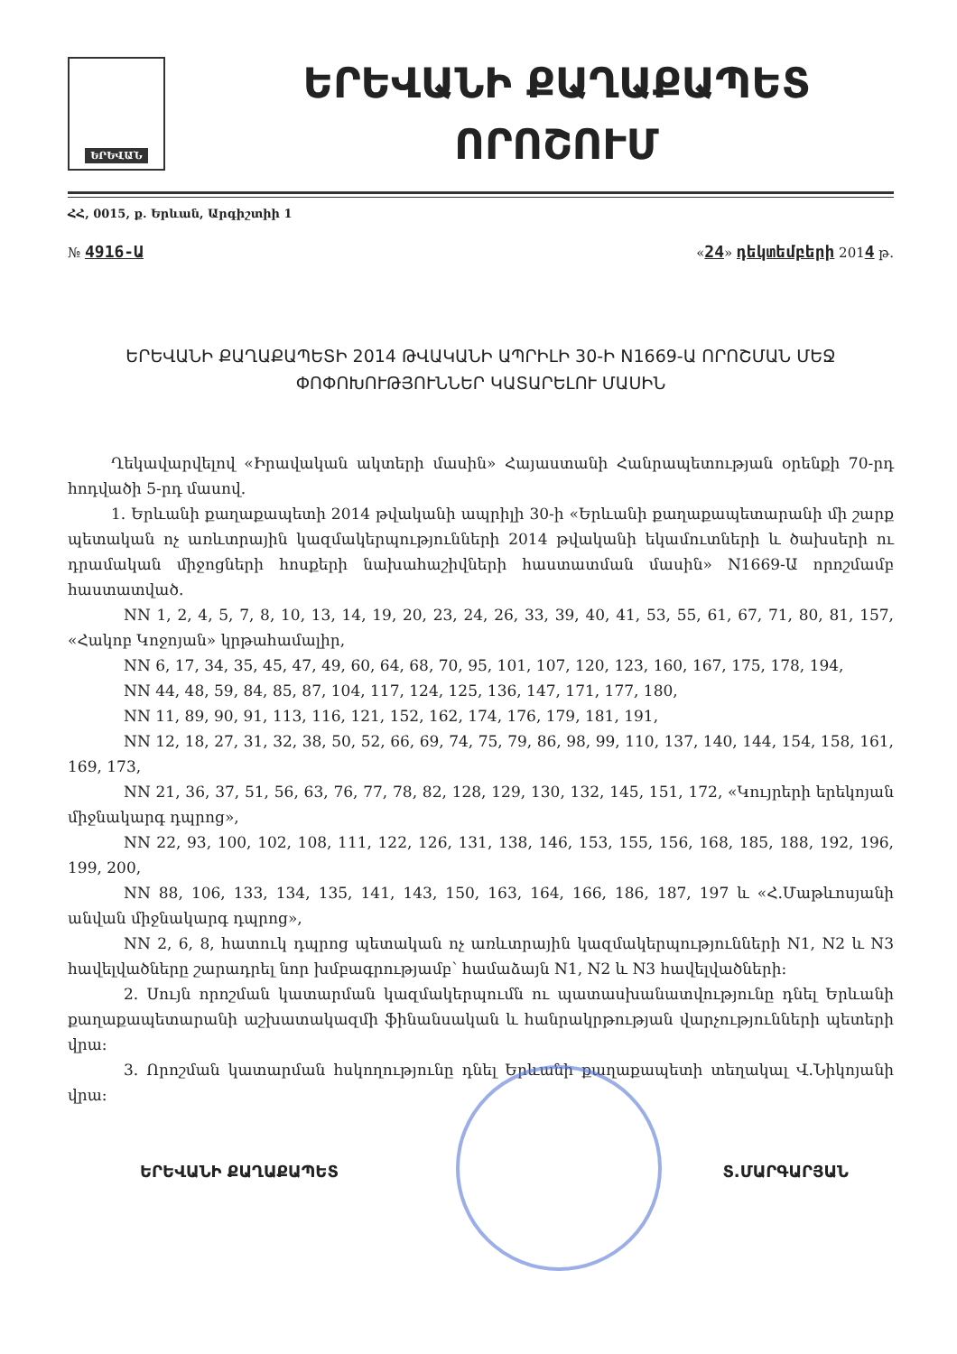ԵՐԵՎԱՆ
ԵՐԵՎԱՆԻ ՔԱՂԱՔԱՊԵՏ
ՈՐՈՇՈՒՄ
ՀՀ, 0015, ք. Երևան, Արգիշտիի 1
№ 4916-Ա
«24» դեկտեմբերի 2014 թ.
ԵՐԵՎԱՆԻ ՔԱՂԱՔԱՊԵՏԻ 2014 ԹՎԱԿԱՆԻ ԱՊՐԻԼԻ 30-Ի N1669-Ա ՈՐՈՇՄԱՆ ՄԵՋ ՓՈՓՈԽՈՒԹՅՈՒՆՆԵՐ ԿԱՏԱՐԵԼՈՒ ՄԱՍԻՆ
Ղեկավարվելով «Իրավական ակտերի մասին» Հայաստանի Հանրապետության օրենքի 70-րդ հոդվածի 5-րդ մասով.
1. Երևանի քաղաքապետի 2014 թվականի ապրիլի 30-ի «Երևանի քաղաքապետարանի մի շարք պետական ոչ առևտրային կազմակերպությունների 2014 թվականի եկամուտների և ծախսերի ու դրամական միջոցների հոսքերի նախահաշիվների հաստատման մասին» N1669-Ա որոշմամբ հաստատված.
NN 1, 2, 4, 5, 7, 8, 10, 13, 14, 19, 20, 23, 24, 26, 33, 39, 40, 41, 53, 55, 61, 67, 71, 80, 81, 157, «Հակոբ Կոջոյան» կրթահամալիր,
NN 6, 17, 34, 35, 45, 47, 49, 60, 64, 68, 70, 95, 101, 107, 120, 123, 160, 167, 175, 178, 194,
NN 44, 48, 59, 84, 85, 87, 104, 117, 124, 125, 136, 147, 171, 177, 180,
NN 11, 89, 90, 91, 113, 116, 121, 152, 162, 174, 176, 179, 181, 191,
NN 12, 18, 27, 31, 32, 38, 50, 52, 66, 69, 74, 75, 79, 86, 98, 99, 110, 137, 140, 144, 154, 158, 161, 169, 173,
NN 21, 36, 37, 51, 56, 63, 76, 77, 78, 82, 128, 129, 130, 132, 145, 151, 172, «Կույրերի երեկոյան միջնակարգ դպրոց»,
NN 22, 93, 100, 102, 108, 111, 122, 126, 131, 138, 146, 153, 155, 156, 168, 185, 188, 192, 196, 199, 200,
NN 88, 106, 133, 134, 135, 141, 143, 150, 163, 164, 166, 186, 187, 197 և «Հ.Մաթևոսյանի անվան միջնակարգ դպրոց»,
NN 2, 6, 8, հատուկ դպրոց պետական ոչ առևտրային կազմակերպությունների N1, N2 և N3 հավելվածները շարադրել նոր խմբագրությամբ՝ համաձայն N1, N2 և N3 հավելվածների:
2. Սույն որոշման կատարման կազմակերպումն ու պատասխանատվությունը դնել Երևանի քաղաքապետարանի աշխատակազմի ֆինանսական և հանրակրթության վարչությունների պետերի վրա:
3. Որոշման կատարման հսկողությունը դնել Երևանի քաղաքապետի տեղակալ Վ.Նիկոյանի վրա:
ԵՐԵՎԱՆԻ ՔԱՂԱՔԱՊԵՏ Տ.ՄԱՐԳԱՐՅԱՆ